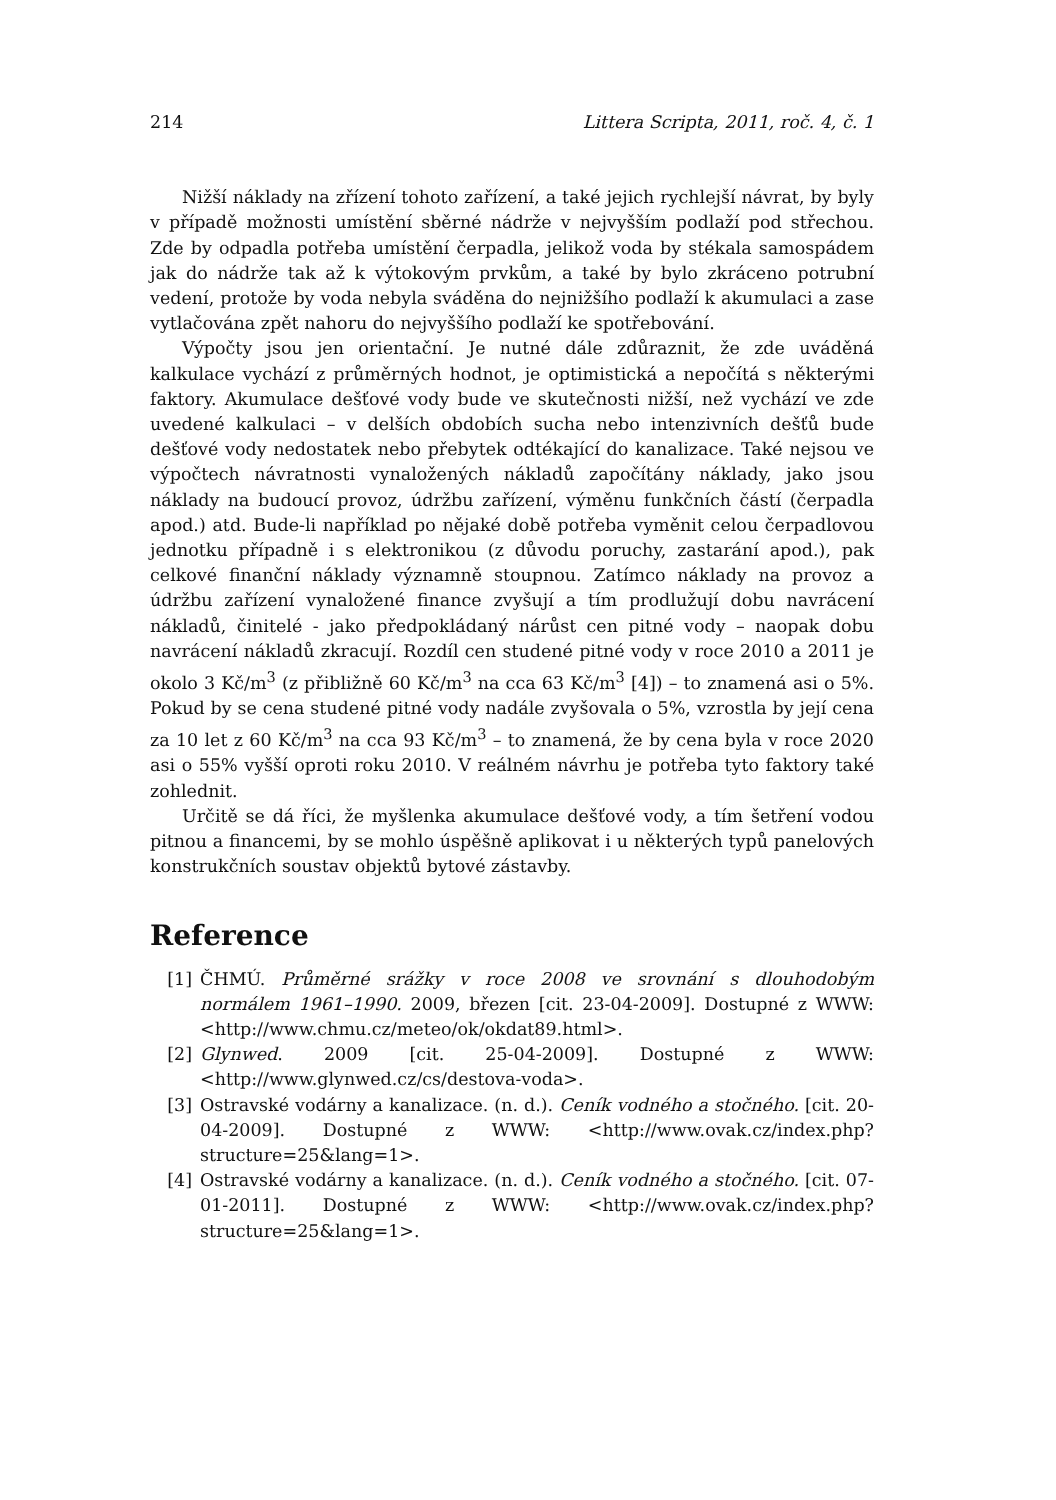214 Littera Scripta, 2011, roč. 4, č. 1
Nižší náklady na zřízení tohoto zařízení, a také jejich rychlejší návrat, by byly v případě možnosti umístění sběrné nádrže v nejvyšším podlaží pod střechou. Zde by odpadla potřeba umístění čerpadla, jelikož voda by stékala samospádem jak do nádrže tak až k výtokovým prvkům, a také by bylo zkráceno potrubní vedení, protože by voda nebyla sváděna do nejnižšího podlaží k akumulaci a zase vytlačována zpět nahoru do nejvyššího podlaží ke spotřebování.
Výpočty jsou jen orientační. Je nutné dále zdůraznit, že zde uváděná kalkulace vychází z průměrných hodnot, je optimistická a nepočítá s některými faktory. Akumulace dešťové vody bude ve skutečnosti nižší, než vychází ve zde uvedené kalkulaci – v delších obdobích sucha nebo intenzivních dešťů bude dešťové vody nedostatek nebo přebytek odtékající do kanalizace. Také nejsou ve výpočtech návratnosti vynaložených nákladů započítány náklady, jako jsou náklady na budoucí provoz, údržbu zařízení, výměnu funkčních částí (čerpadla apod.) atd. Bude-li například po nějaké době potřeba vyměnit celou čerpadlovou jednotku případně i s elektronikou (z důvodu poruchy, zastarání apod.), pak celkové finanční náklady významně stoupnou. Zatímco náklady na provoz a údržbu zařízení vynaložené finance zvyšují a tím prodlužují dobu navrácení nákladů, činitelé - jako předpokládaný nárůst cen pitné vody – naopak dobu navrácení nákladů zkracují. Rozdíl cen studené pitné vody v roce 2010 a 2011 je okolo 3 Kč/m<sup>3</sup> (z přibližně 60 Kč/m<sup>3</sup> na cca 63 Kč/m<sup>3</sup> [4]) – to znamená asi o 5%. Pokud by se cena studené pitné vody nadále zvyšovala o 5%, vzrostla by její cena za 10 let z 60 Kč/m<sup>3</sup> na cca 93 Kč/m<sup>3</sup> – to znamená, že by cena byla v roce 2020 asi o 55% vyšší oproti roku 2010. V reálném návrhu je potřeba tyto faktory také zohlednit.
Určitě se dá říci, že myšlenka akumulace dešťové vody, a tím šetření vodou pitnou a financemi, by se mohlo úspěšně aplikovat i u některých typů panelových konstrukčních soustav objektů bytové zástavby.
Reference
[1] ČHMÚ. Průměrné srážky v roce 2008 ve srovnání s dlouhodobým normálem 1961–1990. 2009, březen [cit. 23-04-2009]. Dostupné z WWW: <http://www.chmu.cz/meteo/ok/okdat89.html>.
[2] Glynwed. 2009 [cit. 25-04-2009]. Dostupné z WWW: <http://www.glynwed.cz/cs/destova-voda>.
[3] Ostravské vodárny a kanalizace. (n. d.). Ceník vodného a stočného. [cit. 20-04-2009]. Dostupné z WWW: <http://www.ovak.cz/index.php?structure=25&lang=1>.
[4] Ostravské vodárny a kanalizace. (n. d.). Ceník vodného a stočného. [cit. 07-01-2011]. Dostupné z WWW: <http://www.ovak.cz/index.php?structure=25&lang=1>.